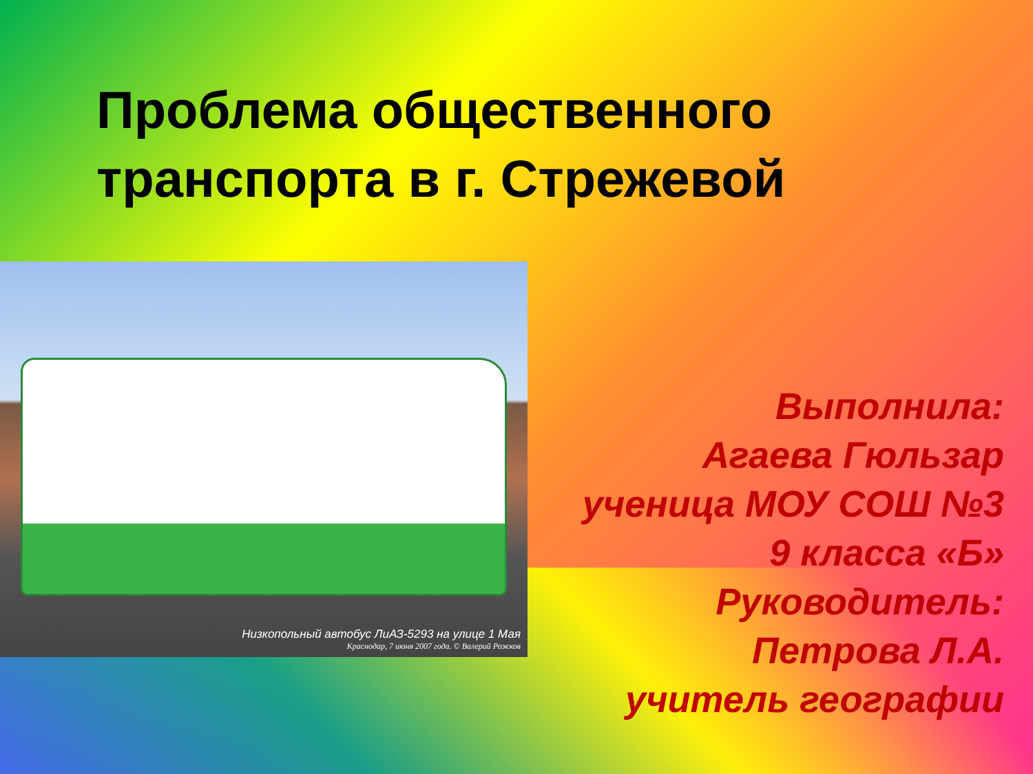Проблема общественного транспорта в г. Стрежевой
Низкопольный автобус ЛиАЗ-5293 на улице 1 Мая
Краснодар, 7 июня 2007 года. © Валерий Рожков
Выполнила:
Агаева Гюльзар
ученица МОУ СОШ №3
9 класса «Б»
Руководитель:
Петрова Л.А.
учитель географии